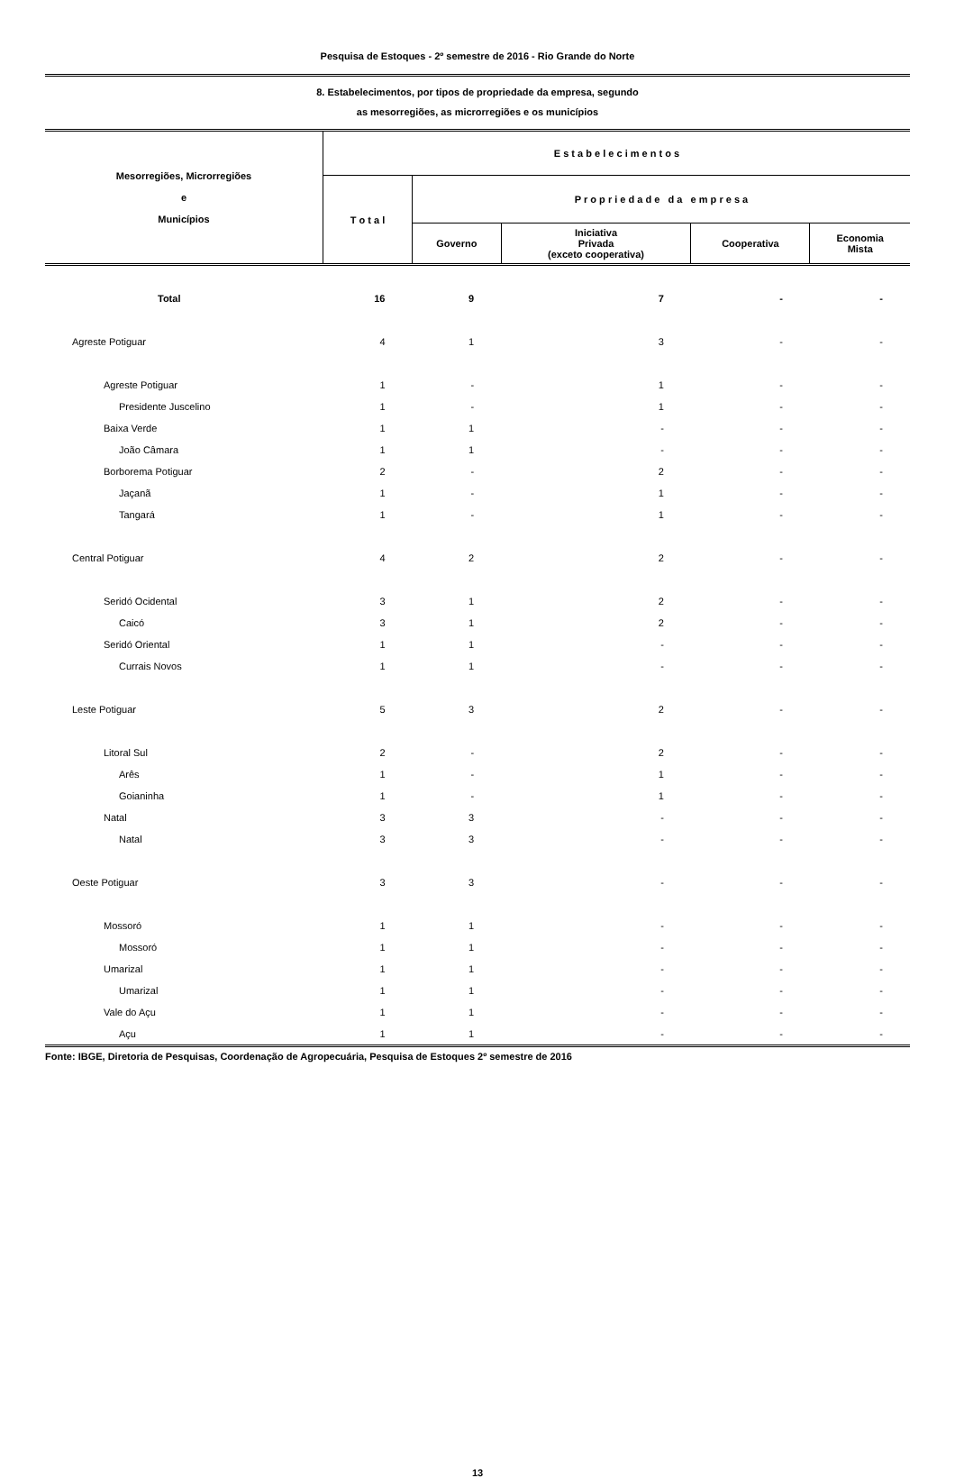Pesquisa de Estoques - 2º semestre de 2016 - Rio Grande do Norte
8. Estabelecimentos, por tipos de propriedade da empresa, segundo
as mesorregiões, as microrregiões e os municípios
| Mesorregiões, Microrregiões e Municípios | E s t a b e l e c i m e n t o s | | | | |
| --- | --- | --- | --- | --- | --- |
| | T o t a l | P r o p r i e d a d e d a e m p r e s a | | | |
| | | Governo | Iniciativa Privada (exceto cooperativa) | Cooperativa | Economia Mista |
| Total | 16 | 9 | 7 | - | - |
| Agreste Potiguar | 4 | 1 | 3 | - | - |
| Agreste Potiguar | 1 | - | 1 | - | - |
| Presidente Juscelino | 1 | - | 1 | - | - |
| Baixa Verde | 1 | 1 | - | - | - |
| João Câmara | 1 | 1 | - | - | - |
| Borborema Potiguar | 2 | - | 2 | - | - |
| Jaçanã | 1 | - | 1 | - | - |
| Tangará | 1 | - | 1 | - | - |
| Central Potiguar | 4 | 2 | 2 | - | - |
| Seridó Ocidental | 3 | 1 | 2 | - | - |
| Caicó | 3 | 1 | 2 | - | - |
| Seridó Oriental | 1 | 1 | - | - | - |
| Currais Novos | 1 | 1 | - | - | - |
| Leste Potiguar | 5 | 3 | 2 | - | - |
| Litoral Sul | 2 | - | 2 | - | - |
| Arês | 1 | - | 1 | - | - |
| Goianinha | 1 | - | 1 | - | - |
| Natal | 3 | 3 | - | - | - |
| Natal | 3 | 3 | - | - | - |
| Oeste Potiguar | 3 | 3 | - | - | - |
| Mossoró | 1 | 1 | - | - | - |
| Mossoró | 1 | 1 | - | - | - |
| Umarizal | 1 | 1 | - | - | - |
| Umarizal | 1 | 1 | - | - | - |
| Vale do Açu | 1 | 1 | - | - | - |
| Açu | 1 | 1 | - | - | - |
Fonte: IBGE, Diretoria de Pesquisas, Coordenação de Agropecuária, Pesquisa de Estoques 2º semestre de 2016
13